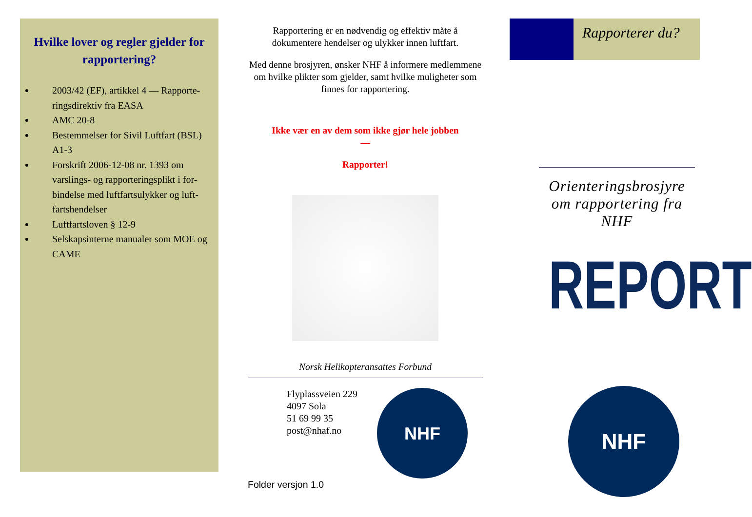Hvilke lover og regler gjelder for rapportering?
2003/42 (EF), artikkel 4 — Rapporte-ringsdirektiv fra EASA
AMC 20-8
Bestemmelser for Sivil Luftfart (BSL) A1-3
Forskrift 2006-12-08 nr. 1393 om varslings- og rapporteringsplikt i for-bindelse med luftfartsulykker og luft-fartshendelser
Luftfartsloven § 12-9
Selskapsinterne manualer som MOE og CAME
Rapportering er en nødvendig og effektiv måte å dokumentere hendelser og ulykker innen luftfart.
Med denne brosjyren, ønsker NHF å informere medlemmene om hvilke plikter som gjelder, samt hvilke muligheter som finnes for rapportering.
Ikke vær en av dem som ikke gjør hele jobben
—
Rapporter!
Norsk Helikopteransattes Forbund
Flyplassveien 229
4097 Sola
51 69 99 35
post@nhaf.no
NHF
Folder versjon 1.0
Rapporterer du?
Orienteringsbrosjyre om rapportering fra NHF
REPORT
NHF